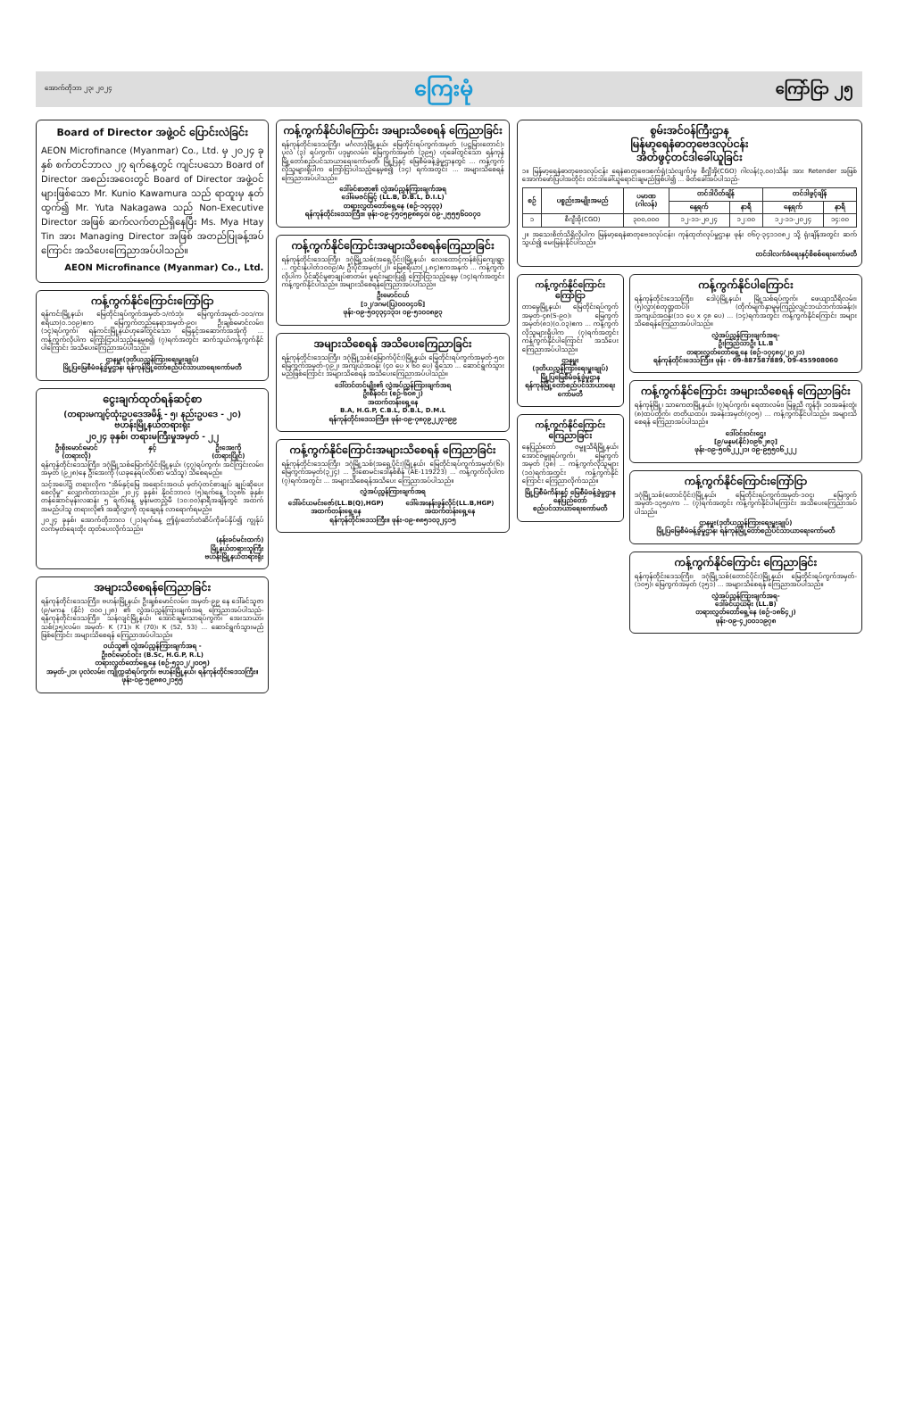အောက်တိုဘာ ၂၃၊ ၂၀၂၄ ကြေးမုံ ကြော်ငြာ ၂၅
Board of Director အဖွဲ့ဝင် ပြောင်းလဲခြင်း
AEON Microfinance (Myanmar) Co., Ltd. မှ ၂၀၂၄ ခုနှစ် စက်တင်ဘာလ ၂၇ ရက်နေ့တွင် ကျင်းပသော Board of Director အစည်းအဝေးတွင် Board of Director အဖွဲ့ဝင်များဖြစ်သော Mr. Kunio Kawamura သည် ရာထူးမှ နုတ်ထွက်၍ Mr. Yuta Nakagawa သည် Non-Executive Director အဖြစ် ဆက်လက်တည်ရှိနေပြီး Ms. Mya Htay Tin အား Managing Director အဖြစ် အတည်ပြုခန့်အပ်ကြောင်း အသိပေးကြေညာအပ်ပါသည်။
AEON Microfinance (Myanmar) Co., Ltd.
ကန့်ကွက်နိုင်ကြောင်းကြော်ငြာ
ရန်ကင်းမြို့နယ်၊ မြေတိုင်းရပ်ကွက်အမှတ်-၁/ကံဘဲ့၊ မြေကွက်အမှတ်-၁၀၁/က၊ ဧရိယာ(၀.၁၀၉)ဧက မြေကွက်တည်နေရာအမှတ်-၉၀၊ ဦးချစ်မောင်လမ်း၊ (၁၄)ရပ်ကွက်၊ ရန်ကင်းမြို့နယ်ဟုခေါ်တွင်သော မြေနှင့်အဆောက်အအုံကို ... ကန့်ကွက်လိုပါက ကြော်ငြာပါသည့်နေ့မှစ၍ (၇)ရက်အတွင်း ဆက်သွယ်ကန့်ကွက်နိုင်ပါကြောင်း အသိပေးကြေညာအပ်ပါသည်။
ဌာနမှူး(ဒုတိယညွှန်ကြားရေးမှူးချုပ်)
မြို့ပြမြေစီမံခန့်ခွဲမှုဌာန၊ ရန်ကုန်မြို့တော်စည်ပင်သာယာရေးကော်မတီ
ငွေးချက်ထုတ်ရန်ဆင့်စာ
(တရားမကျင့်ထုံးဥပဒေအမိန့် - ၅၊ နည်းဥပဒေ - ၂၀)
ဗဟန်းမြို့နယ်တရားရုံး
၂၀၂၄ ခုနှစ်၊ တရားမကြီးမှုအမှတ် - ၂၂
ဦးစိုးမောင်မောင်
(တရားလို)
နှင့် ဦးအေးကို
(တရားပြိုင်)
ရန်ကုန်တိုင်းဒေသကြီး၊ ဒဂုံမြို့သစ်မြောက်ပိုင်းမြို့နယ်၊ (၄၇)ရပ်ကွက်၊ အင်ကြင်းလမ်း၊ အမှတ် (၉၂၈)နေ ဦးအေးကို (ယခုနေရပ်လိပ်စာ မသိသူ) သိစေရမည်။
သင့်အပေါ်၌ တရားလိုက "အိမ်နှင့်မြေ အရောင်းအဝယ် မှတ်ပုံတင်စာချုပ် ချုပ်ဆိုပေးစေလိုမှု" လျှောက်ထားသည်။ ၂၀၂၄ ခုနှစ်၊ နိုဝင်ဘာလ (၅)ရက်နေ့ (၁၃၈၆ ခုနှစ်၊ တန်ဆောင်မုန်းလဆန်း ၅ ရက်)နေ့ မွန်းမတည့်မီ (၁၀:၀၀)နာရီအချိန်တွင် အထက် အမည်ပါသူ တရားလို၏ အဆိုလွှာကို ထုချေရန် လာရောက်ရမည်။
၂၀၂၄ ခုနှစ်၊ အောက်တိုဘာလ (၂၁)ရက်နေ့ ဤရုံးတော်တံဆိပ်ကိုခပ်နှိပ်၍ ကျွန်ုပ်လက်မှတ်ရေးထိုး ထုတ်ပေးလိုက်သည်။
(နန်းခင်မင်းထက်)
မြို့နယ်တရားသူကြီး
ဗဟန်းမြို့နယ်တရားရုံး
အများသိစေရန်ကြေညာခြင်း
ရန်ကုန်တိုင်းဒေသကြီး၊ ဗဟန်းမြို့နယ်၊ ဦးချစ်မောင်လမ်း၊ အမှတ်-၉၉ နေ ဒေါ်ခင်သူဇာ (၉/မကန (နိုင်) ၀၀၀၂၂၈) ၏ လွှဲအပ်ညွှန်ကြားချက်အရ ကြေညာအပ်ပါသည်- ရန်ကုန်တိုင်းဒေသကြီး၊ သန်လျင်မြို့နယ်၊ အောင်ချမ်းသာရပ်ကွက်၊ အေးသာယာ၊ သစ်(၃၅)လမ်း၊ အမှတ်- K (71)၊ K (70)၊ K (52, 53) ... ဆောင်ရွက်သွားမည်ဖြစ်ကြောင်း အများသိစေရန် ကြေညာအပ်ပါသည်။
ဝယ်သူ၏ လွှဲအပ်ညွှန်ကြားချက်အရ -
ဦးဇင်မောင်ဝင်း (B.Sc, H.G.P, R.L)
တရားလွှတ်တော်ရှေ့နေ (စဉ်-၅၃၁၂/၂၀၀၅)
အမှတ်-၂၁၊ ပုလဲလမ်း၊ ကျိုက္ကဆံရပ်ကွက်၊ ဗဟန်းမြို့နယ်၊ ရန်ကုန်တိုင်းဒေသကြီး။ ဖုန်း-၀၉-၅၉၈၈၀၂၁၅၅
ကန့်ကွက်နိုင်ပါကြောင်း အများသိစေရန် ကြေညာခြင်း
ရန်ကုန်တိုင်းဒေသကြီး၊ မင်္ဂလာဒုံမြို့နယ်၊ မြေတိုင်းရပ်ကွက်အမှတ် (ပဋ္ဌမြားတောင်)၊ ပုလဲ (၃) ရပ်ကွက်၊ ပဒုမ္မာလမ်း၊ မြေကွက်အမှတ် (၃၉၅) ဟုခေါ်တွင်သော ရန်ကုန်မြို့တော်စည်ပင်သာယာရေးကော်မတီ၊ မြို့ပြနှင့် မြေစီမံခန့်ခွဲမှုဌာနတွင် ... ကန့်ကွက်လိုသူများရှိပါက ကြော်ငြာပါသည့်နေ့မှစ၍ (၁၄) ရက်အတွင်း ... အများသိစေရန် ကြေညာအပ်ပါသည်။
ဒေါ်ခင်စာဇာ၏ လွှဲအပ်ညွှန်ကြားချက်အရ
ဒေါ်မေဇင်မြင့် (LL.B, D.B.L, D.I.L)
တရားလွှတ်တော်ရှေ့နေ (စဉ်-၁၃၄၃၃)
ရန်ကုန်တိုင်းဒေသကြီး။ ဖုန်း-၀၉-၄၅၀၅၉၈၈၄၀၊ ၀၉-၂၅၅၅၆၀၀၇၀
ကန့်ကွက်နိုင်ကြောင်းအများသိစေရန်ကြေညာခြင်း
ရန်ကုန်တိုင်းဒေသကြီး၊ ဒဂုံမြို့သစ်(အရှေ့ပိုင်း)မြို့နယ်၊ လေးထောင့်ကန်စံပြကျေးရွာ ... ကွင်းနံပါတ်၁၀၀၉/A၊ ဦးပိုင်အမှတ်(၂)၊ မြေဧရိယာ(၂.၈၄)ဧကအနက် ... ကန့်ကွက်လိုပါက ပိုင်ဆိုင်မှုစာချုပ်စာတမ်း မူရင်းများပြ၍ ကြော်ငြာသည့်နေ့မှ (၁၄)ရက်အတွင်း ကန့်ကွက်နိုင်ပါသည်။ အများသိစေရန်ကြေညာအပ်ပါသည်။
ဦးမောင်ငယ်
[၁၂/ဒဂမ(ပြ)၀၀၀၄၁၆]
ဖုန်း-၀၉-၅၀၇၃၄၁၃၁၊ ၀၉-၅၁၀၀၈၉၃
အများသိစေရန် အသိပေးကြေညာခြင်း
ရန်ကုန်တိုင်းဒေသကြီး၊ ဒဂုံမြို့သစ်(မြောက်ပိုင်း)မြို့နယ်၊ မြေတိုင်းရပ်ကွက်အမှတ်-၅၀၊ မြေကွက်အမှတ်-၇၉၂၊ အကျယ်အဝန်း (၄၀ ပေ x ၆၀ ပေ) ရှိသော ... ဆောင်ရွက်သွားမည်ဖြစ်ကြောင်း အများသိစေရန် အသိပေးကြေညာအပ်ပါသည်။
ဒေါ်တင်တင်မျိုး၏ လွှဲအပ်ညွှန်ကြားချက်အရ
ဦးစိန်ဝင်း (စဉ်-၆၀၈၂)
အထက်တန်းရှေ့နေ
B.A, H.G.P, C.B.L, D.B.L, D.M.L
ရန်ကုန်တိုင်းဒေသကြီး။ ဖုန်း-၀၉-၇၈၇၉၂၂၇၁၉၉
ကန့်ကွက်နိုင်ကြောင်းအများသိစေရန် ကြေညာခြင်း
ရန်ကုန်တိုင်းဒေသကြီး၊ ဒဂုံမြို့သစ်(အရှေ့ပိုင်း)မြို့နယ်၊ မြေတိုင်းရပ်ကွက်အမှတ်(၆)၊ မြေကွက်အမှတ်(၃၂၄) ... ဦးစောမင်းဒေါနစ်စိန် (AE-119223) ... ကန့်ကွက်လိုပါက (၇)ရက်အတွင်း ... အများသိစေရန်အသိပေး ကြေညာအပ်ပါသည်။
လွှဲအပ်ညွှန်ကြားချက်အရ
ဒေါ်ခင်ယမင်းဇော်(LL.B(Q),HGP)
အထက်တန်းရှေ့နေ
ဒေါ်အေးနန်းခွန်လိုင်(LL.B,HGP)
အထက်တန်းရှေ့နေ
ရန်ကုန်တိုင်းဒေသကြီး။ ဖုန်း-၀၉-၈၈၅၁၀၃၂၄၁၅
စွမ်းအင်ဝန်ကြီးဌာန
မြန်မာ့ရေနံဓာတုဗေဒလုပ်ငန်း
အိတ်ဖွင့်တင်ဒါခေါ်ယူခြင်း
၁။ မြန်မာ့ရေနံဓာတုဗေဒလုပ်ငန်း ရေနံဓာတုဗေဒစက်ရုံ(သံလျက်)မှ စီဂျီအို(CGO) ဂါလန်(၃,၀၀)သိန်း အား Retender အဖြစ် အောက်ဖော်ပြပါအတိုင်း တင်ဒါခေါ်ယူရောင်းချမည်ဖြစ်ပါ၍ ... ဖိတ်ခေါ်အပ်ပါသည်-
| စဉ် | ပစ္စည်းအမျိုးအမည် | ပမာဏ (ဂါလန်) | တင်ဒါပိတ်ချိန် | | တင်ဒါဖွင့်ချိန် | |
| --- | --- | --- | --- | --- | --- | --- |
| | | | နေ့ရက် | နာရီ | နေ့ရက် | နာရီ |
| ၁ | စီဂျီအို(CGO) | ၃၀၀,၀၀၀ | ၁၂-၁၁-၂၀၂၄ | ၁၂:၀၀ | ၁၂-၁၁-၂၀၂၄ | ၁၄:၀၀ |
၂။ အသေးစိတ်သိရှိလိုပါက မြန်မာ့ရေနံဓာတုဗေဒလုပ်ငန်း၊ ကုန်ထုတ်လုပ်မှုဌာန၊ ဖုန်း ၀၆၇-၃၄၁၁၀၈၂ သို့ ရုံးချိန်အတွင်း ဆက်သွယ်၍ မေးမြန်းနိုင်ပါသည်။
တင်ဒါလက်ခံရေးနှင့်စိစစ်ရေးကော်မတီ
ကန့်ကွက်နိုင်ကြောင်းကြော်ငြာ
တာမွေမြို့နယ်၊ မြေတိုင်းရပ်ကွက်အမှတ်-၄၈(S-၉၀)၊ မြေကွက်အမှတ်(၈၁)(၀.၀၃)ဧက ... ကန့်ကွက်လိုသူများရှိပါက (၇)ရက်အတွင်း ကန့်ကွက်နိုင်ပါကြောင်း အသိပေးကြေညာအပ်ပါသည်။
ဌာနမှူး
(ဒုတိယညွှန်ကြားရေးမှူးချုပ်)
မြို့ပြမြေစီမံခန့်ခွဲမှုဌာန
ရန်ကုန်မြို့တော်စည်ပင်သာယာရေးကော်မတီ
ကန့်ကွက်နိုင်ကြောင်း ကြေညာခြင်း
နေပြည်တော် ဇမ္ဗူသီရိမြို့နယ်၊ အောင်ဇမ္ဗူရပ်ကွက်၊ မြေကွက်အမှတ် (၃၈) ... ကန့်ကွက်လိုသူများ (၁၀)ရက်အတွင်း ကန့်ကွက်နိုင်ကြောင်း ကြေညာလိုက်သည်။
မြို့ပြစီမံကိန်းနှင့် မြေစီမံခန့်ခွဲမှုဌာန
နေပြည်တော်
စည်ပင်သာယာရေးကော်မတီ
ကန့်ကွက်နိုင်ပါကြောင်း
ရန်ကုန်တိုင်းဒေသကြီး၊ ဒေါပုံမြို့နယ်၊ မြို့သစ်ရပ်ကွက်၊ ဖေယျာသီရိလမ်း၊ (၅)လွှာ(စတုတ္ထထပ်)၊ (တိုက်မျက်နှာမူမှကြည့်လျှင်ဘယ်ဘက်အခန်း)၊ အကျယ်အဝန်း(၁၁ ပေ x ၄၈ ပေ) ... (၁၄)ရက်အတွင်း ကန့်ကွက်နိုင်ကြောင်း အများသိစေရန်ကြေညာအပ်ပါသည်။
လွှဲအပ်ညွှန်ကြားချက်အရ-
ဦးကြည်သာဦး LL.B
တရားလွှတ်တော်ရှေ့နေ (စဉ်-၁၇၄၈၄/၂၀၂၁)
ရန်ကုန်တိုင်းဒေသကြီး။ ဖုန်း - 09-887587889, 09-455908060
ကန့်ကွက်နိုင်ကြောင်း အများသိစေရန် ကြေညာခြင်း
ရန်ကုန်မြို့၊ သာကေတမြို့နယ်၊ (၇)ရပ်ကွက်၊ ရေတာလမ်း၊ မြခ္ခညီ ကွန်ဒို၊ ၁၀အခန်းတွဲ၊ (၈)ထပ်တိုက်၊ တတိယထပ်၊ အခန်းအမှတ်(၇၀၅) ... ကန့်ကွက်နိုင်ပါသည်။ အများသိစေရန် ကြေညာအပ်ပါသည်။
ဒေါ်ဝင်းဝင်းဌေး
[၉/မနမ(နိုင်)၀၉၆၂၈၃]
ဖုန်း-၀၉-၅၀၆၂၂၂၁၊ ၀၉-၉၅၅၀၆၂၂၂
ကန့်ကွက်နိုင်ကြောင်းကြော်ငြာ
ဒဂုံမြို့သစ်(တောင်ပိုင်း)မြို့နယ်၊ မြေတိုင်းရပ်ကွက်အမှတ်-၁၀၄၊ မြေကွက်အမှတ်-၁၃၅၀/က ... (၇)ရက်အတွင်း ကန့်ကွက်နိုင်ပါကြောင်း အသိပေးကြေညာအပ်ပါသည်။
ဌာနမှူး(ဒုတိယညွှန်ကြားရေးမှူးချုပ်)
မြို့ပြမြေစီမံခန့်ခွဲမှုဌာန၊ ရန်ကုန်မြို့တော်စည်ပင်သာယာရေးကော်မတီ
ကန့်ကွက်နိုင်ကြောင်း ကြေညာခြင်း
ရန်ကုန်တိုင်းဒေသကြီး၊ ဒဂုံမြို့သစ်(တောင်ပိုင်း)မြို့နယ်၊ မြေတိုင်းရပ်ကွက်အမှတ်-(၁၀၅)၊ မြေကွက်အမှတ် (၃၅၁) ... အများသိစေရန် ကြေညာအပ်ပါသည်။
လွှဲအပ်ညွှန်ကြားချက်အရ-
ဒေါ်ခင်ယုယမိုး (LL.B)
တရားလွှတ်တော်ရှေ့နေ (စဉ်-၁၈၆၄၂)
ဖုန်း-၀၉-၄၂၀၀၁၁၉၇၈